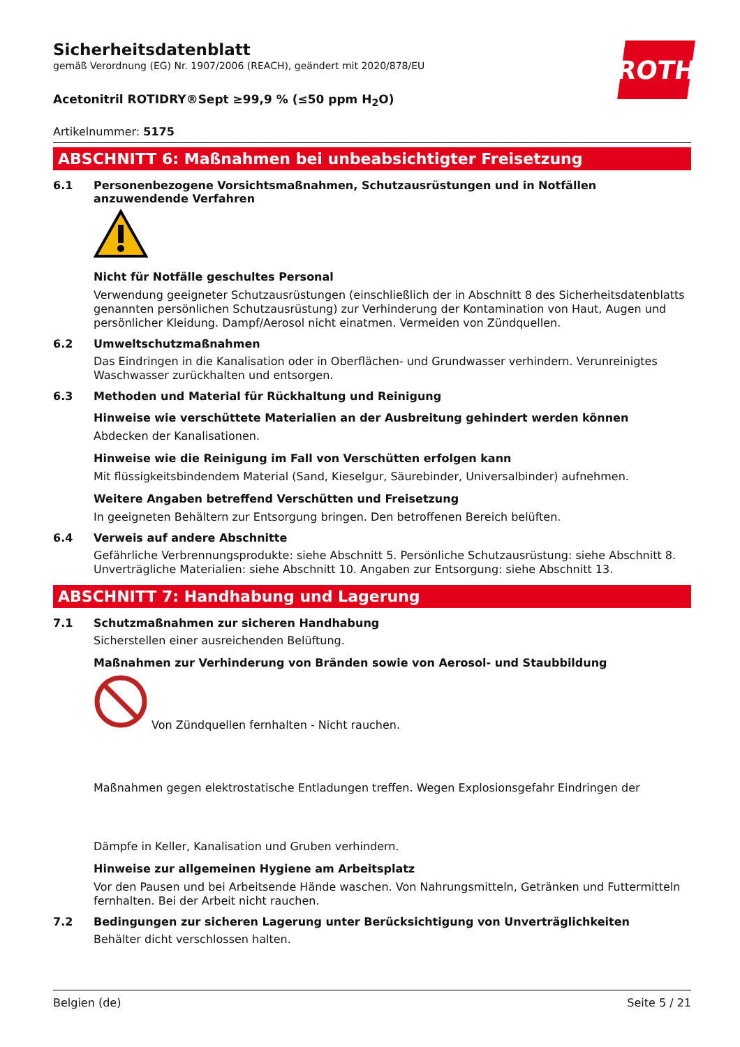ROTH
Sicherheitsdatenblatt
gemäß Verordnung (EG) Nr. 1907/2006 (REACH), geändert mit 2020/878/EU
Acetonitril ROTIDRY®Sept ≥99,9 % (≤50 ppm H<sub>2</sub>O)
Artikelnummer: 5175
ABSCHNITT 6: Maßnahmen bei unbeabsichtigter Freisetzung
6.1 Personenbezogene Vorsichtsmaßnahmen, Schutzausrüstungen und in Notfällen anzuwendende Verfahren
Nicht für Notfälle geschultes Personal
Verwendung geeigneter Schutzausrüstungen (einschließlich der in Abschnitt 8 des Sicherheitsdatenblatts genannten persönlichen Schutzausrüstung) zur Verhinderung der Kontamination von Haut, Augen und persönlicher Kleidung. Dampf/Aerosol nicht einatmen. Vermeiden von Zündquellen.
6.2 Umweltschutzmaßnahmen
Das Eindringen in die Kanalisation oder in Oberflächen- und Grundwasser verhindern. Verunreinigtes Waschwasser zurückhalten und entsorgen.
6.3 Methoden und Material für Rückhaltung und Reinigung
Hinweise wie verschüttete Materialien an der Ausbreitung gehindert werden können
Abdecken der Kanalisationen.
Hinweise wie die Reinigung im Fall von Verschütten erfolgen kann
Mit flüssigkeitsbindendem Material (Sand, Kieselgur, Säurebinder, Universalbinder) aufnehmen.
Weitere Angaben betreffend Verschütten und Freisetzung
In geeigneten Behältern zur Entsorgung bringen. Den betroffenen Bereich belüften.
6.4 Verweis auf andere Abschnitte
Gefährliche Verbrennungsprodukte: siehe Abschnitt 5. Persönliche Schutzausrüstung: siehe Abschnitt 8. Unverträgliche Materialien: siehe Abschnitt 10. Angaben zur Entsorgung: siehe Abschnitt 13.
ABSCHNITT 7: Handhabung und Lagerung
7.1 Schutzmaßnahmen zur sicheren Handhabung
Sicherstellen einer ausreichenden Belüftung.
Maßnahmen zur Verhinderung von Bränden sowie von Aerosol- und Staubbildung
Von Zündquellen fernhalten - Nicht rauchen.
Maßnahmen gegen elektrostatische Entladungen treffen. Wegen Explosionsgefahr Eindringen der
Dämpfe in Keller, Kanalisation und Gruben verhindern.
Hinweise zur allgemeinen Hygiene am Arbeitsplatz
Vor den Pausen und bei Arbeitsende Hände waschen. Von Nahrungsmitteln, Getränken und Futtermitteln fernhalten. Bei der Arbeit nicht rauchen.
7.2 Bedingungen zur sicheren Lagerung unter Berücksichtigung von Unverträglichkeiten
Behälter dicht verschlossen halten.
Belgien (de) Seite 5 / 21